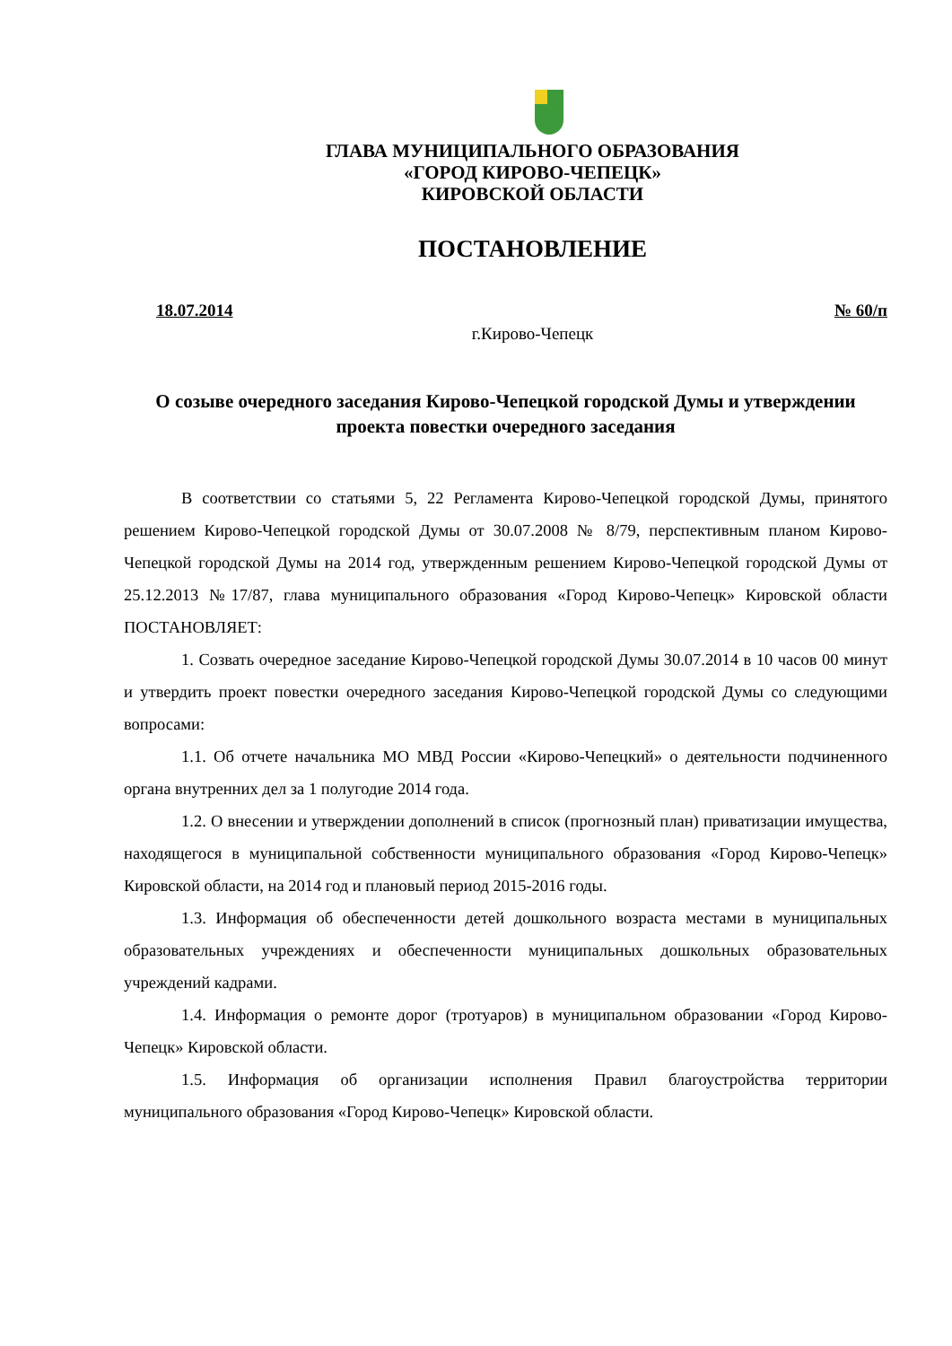ГЛАВА МУНИЦИПАЛЬНОГО ОБРАЗОВАНИЯ
«ГОРОД КИРОВО-ЧЕПЕЦК»
КИРОВСКОЙ ОБЛАСТИ
ПОСТАНОВЛЕНИЕ
18.07.2014 № 60/п
г.Кирово-Чепецк
О созыве очередного заседания Кирово-Чепецкой городской Думы и утверждении проекта повестки очередного заседания
В соответствии со статьями 5, 22 Регламента Кирово-Чепецкой городской Думы, принятого решением Кирово-Чепецкой городской Думы от 30.07.2008 № 8/79, перспективным планом Кирово-Чепецкой городской Думы на 2014 год, утвержденным решением Кирово-Чепецкой городской Думы от 25.12.2013 №17/87, глава муниципального образования «Город Кирово-Чепецк» Кировской области ПОСТАНОВЛЯЕТ:
1. Созвать очередное заседание Кирово-Чепецкой городской Думы 30.07.2014 в 10 часов 00 минут и утвердить проект повестки очередного заседания Кирово-Чепецкой городской Думы со следующими вопросами:
1.1. Об отчете начальника МО МВД России «Кирово-Чепецкий» о деятельности подчиненного органа внутренних дел за 1 полугодие 2014 года.
1.2. О внесении и утверждении дополнений в список (прогнозный план) приватизации имущества, находящегося в муниципальной собственности муниципального образования «Город Кирово-Чепецк» Кировской области, на 2014 год и плановый период 2015-2016 годы.
1.3. Информация об обеспеченности детей дошкольного возраста местами в муниципальных образовательных учреждениях и обеспеченности муниципальных дошкольных образовательных учреждений кадрами.
1.4. Информация о ремонте дорог (тротуаров) в муниципальном образовании «Город Кирово-Чепецк» Кировской области.
1.5. Информация об организации исполнения Правил благоустройства территории муниципального образования «Город Кирово-Чепецк» Кировской области.